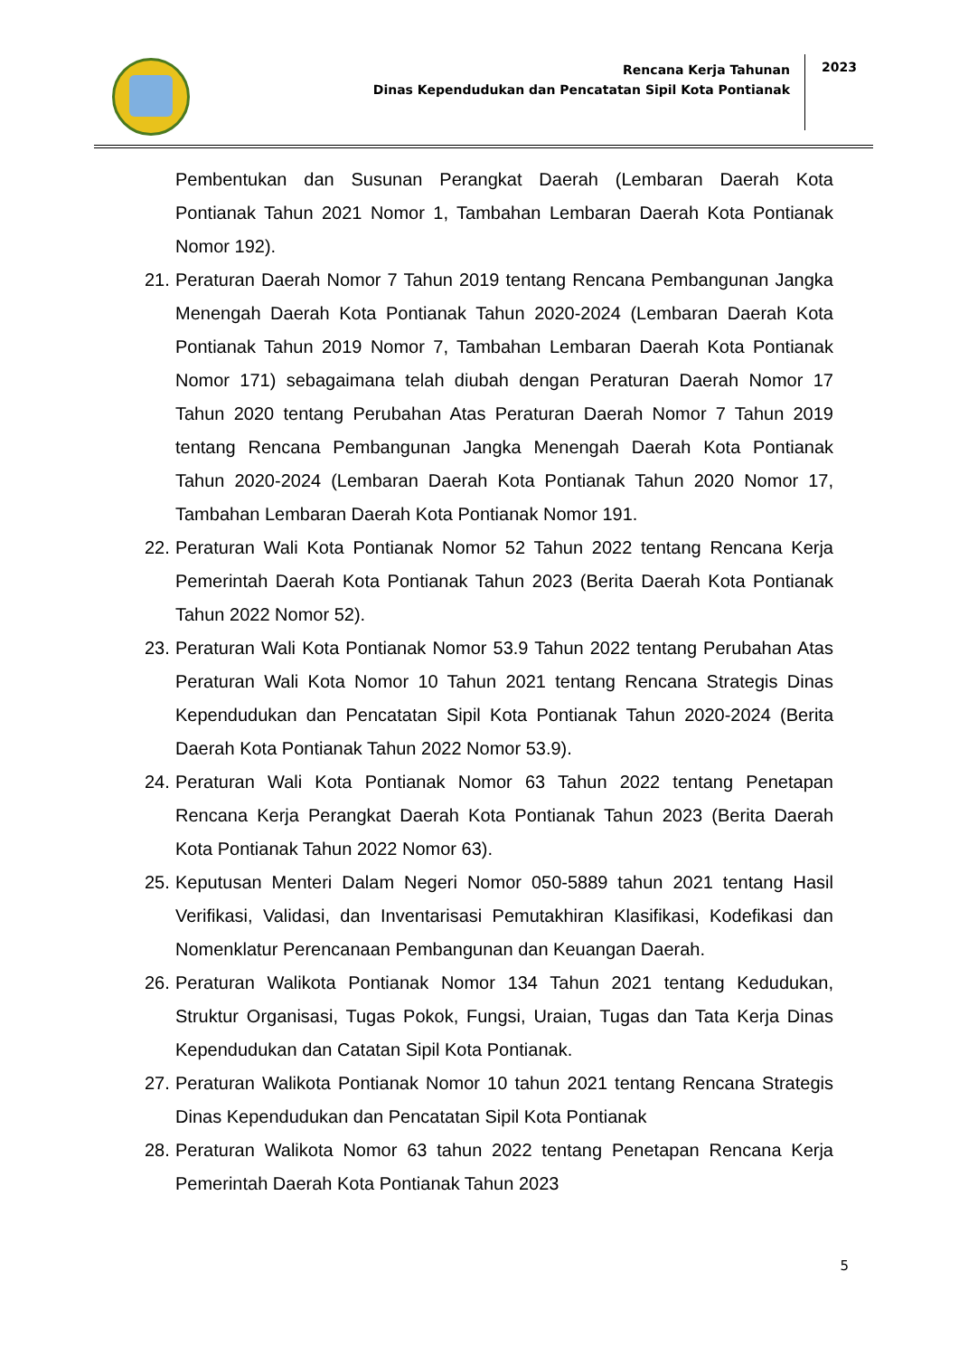Rencana Kerja Tahunan
Dinas Kependudukan dan Pencatatan Sipil Kota Pontianak
2023
Pembentukan dan Susunan Perangkat Daerah (Lembaran Daerah Kota Pontianak Tahun 2021 Nomor 1, Tambahan Lembaran Daerah Kota Pontianak Nomor 192).
21. Peraturan Daerah Nomor 7 Tahun 2019 tentang Rencana Pembangunan Jangka Menengah Daerah Kota Pontianak Tahun 2020-2024 (Lembaran Daerah Kota Pontianak Tahun 2019 Nomor 7, Tambahan Lembaran Daerah Kota Pontianak Nomor 171) sebagaimana telah diubah dengan Peraturan Daerah Nomor 17 Tahun 2020 tentang Perubahan Atas Peraturan Daerah Nomor 7 Tahun 2019 tentang Rencana Pembangunan Jangka Menengah Daerah Kota Pontianak Tahun 2020-2024 (Lembaran Daerah Kota Pontianak Tahun 2020 Nomor 17, Tambahan Lembaran Daerah Kota Pontianak Nomor 191.
22. Peraturan Wali Kota Pontianak Nomor 52 Tahun 2022 tentang Rencana Kerja Pemerintah Daerah Kota Pontianak Tahun 2023 (Berita Daerah Kota Pontianak Tahun 2022 Nomor 52).
23. Peraturan Wali Kota Pontianak Nomor 53.9 Tahun 2022 tentang Perubahan Atas Peraturan Wali Kota Nomor 10 Tahun 2021 tentang Rencana Strategis Dinas Kependudukan dan Pencatatan Sipil Kota Pontianak Tahun 2020-2024 (Berita Daerah Kota Pontianak Tahun 2022 Nomor 53.9).
24. Peraturan Wali Kota Pontianak Nomor 63 Tahun 2022 tentang Penetapan Rencana Kerja Perangkat Daerah Kota Pontianak Tahun 2023 (Berita Daerah Kota Pontianak Tahun 2022 Nomor 63).
25. Keputusan Menteri Dalam Negeri Nomor 050-5889 tahun 2021 tentang Hasil Verifikasi, Validasi, dan Inventarisasi Pemutakhiran Klasifikasi, Kodefikasi dan Nomenklatur Perencanaan Pembangunan dan Keuangan Daerah.
26. Peraturan Walikota Pontianak Nomor 134 Tahun 2021 tentang Kedudukan, Struktur Organisasi, Tugas Pokok, Fungsi, Uraian, Tugas dan Tata Kerja Dinas Kependudukan dan Catatan Sipil Kota Pontianak.
27. Peraturan Walikota Pontianak Nomor 10 tahun 2021 tentang Rencana Strategis Dinas Kependudukan dan Pencatatan Sipil Kota Pontianak
28. Peraturan Walikota Nomor 63 tahun 2022 tentang Penetapan Rencana Kerja Pemerintah Daerah Kota Pontianak Tahun 2023
5